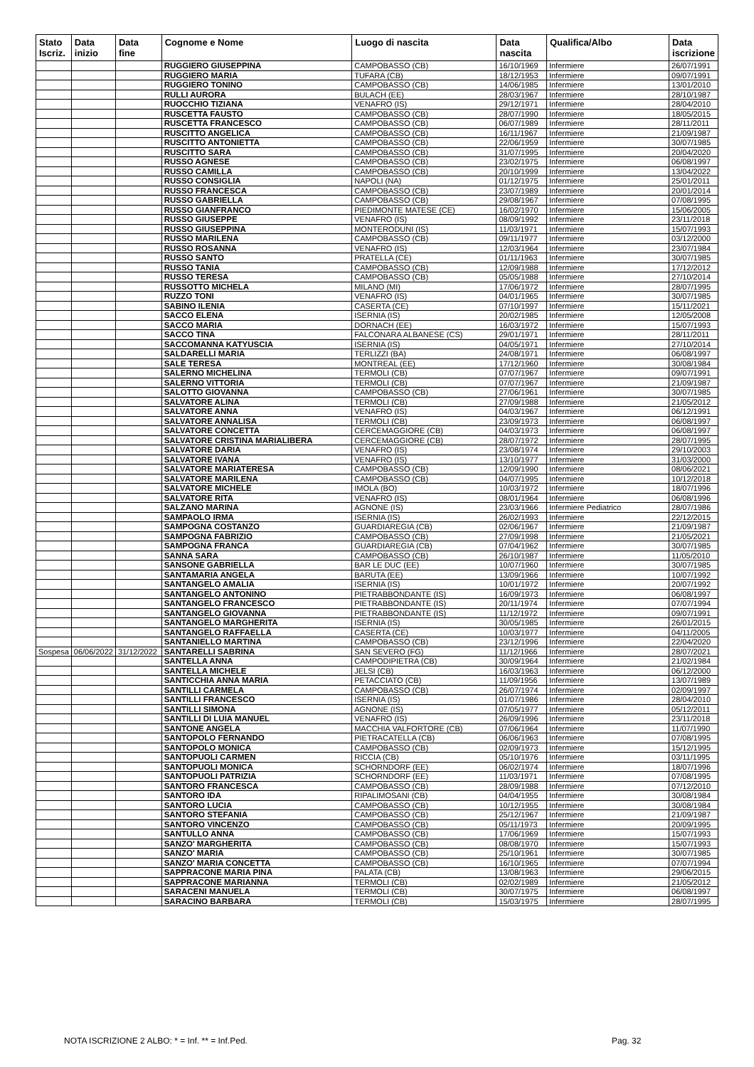| Stato Iscriz. | Data inizio | Data fine | Cognome e Nome | Luogo di nascita | Data nascita | Qualifica/Albo | Data iscrizione |
| --- | --- | --- | --- | --- | --- | --- | --- |
| | | | RUGGIERO GIUSEPPINA | CAMPOBASSO (CB) | 16/10/1969 | Infermiere | 26/07/1991 |
| | | | RUGGIERO MARIA | TUFARA (CB) | 18/12/1953 | Infermiere | 09/07/1991 |
| | | | RUGGIERO TONINO | CAMPOBASSO (CB) | 14/06/1985 | Infermiere | 13/01/2010 |
| | | | RULLI AURORA | BULACH (EE) | 28/03/1967 | Infermiere | 28/10/1987 |
| | | | RUOCCHIO TIZIANA | VENAFRO (IS) | 29/12/1971 | Infermiere | 28/04/2010 |
| | | | RUSCETTA FAUSTO | CAMPOBASSO (CB) | 28/07/1990 | Infermiere | 18/05/2015 |
| | | | RUSCETTA FRANCESCO | CAMPOBASSO (CB) | 06/07/1989 | Infermiere | 28/11/2011 |
| | | | RUSCITTO ANGELICA | CAMPOBASSO (CB) | 16/11/1967 | Infermiere | 21/09/1987 |
| | | | RUSCITTO ANTONIETTA | CAMPOBASSO (CB) | 22/06/1959 | Infermiere | 30/07/1985 |
| | | | RUSCITTO SARA | CAMPOBASSO (CB) | 31/07/1995 | Infermiere | 20/04/2020 |
| | | | RUSSO AGNESE | CAMPOBASSO (CB) | 23/02/1975 | Infermiere | 06/08/1997 |
| | | | RUSSO CAMILLA | CAMPOBASSO (CB) | 20/10/1999 | Infermiere | 13/04/2022 |
| | | | RUSSO CONSIGLIA | NAPOLI (NA) | 01/12/1975 | Infermiere | 25/01/2011 |
| | | | RUSSO FRANCESCA | CAMPOBASSO (CB) | 23/07/1989 | Infermiere | 20/01/2014 |
| | | | RUSSO GABRIELLA | CAMPOBASSO (CB) | 29/08/1967 | Infermiere | 07/08/1995 |
| | | | RUSSO GIANFRANCO | PIEDIMONTE MATESE (CE) | 16/02/1970 | Infermiere | 15/06/2005 |
| | | | RUSSO GIUSEPPE | VENAFRO (IS) | 08/09/1992 | Infermiere | 23/11/2018 |
| | | | RUSSO GIUSEPPINA | MONTERODUNI (IS) | 11/03/1971 | Infermiere | 15/07/1993 |
| | | | RUSSO MARILENA | CAMPOBASSO (CB) | 09/11/1977 | Infermiere | 03/12/2000 |
| | | | RUSSO ROSANNA | VENAFRO (IS) | 12/03/1964 | Infermiere | 23/07/1984 |
| | | | RUSSO SANTO | PRATELLA (CE) | 01/11/1963 | Infermiere | 30/07/1985 |
| | | | RUSSO TANIA | CAMPOBASSO (CB) | 12/09/1988 | Infermiere | 17/12/2012 |
| | | | RUSSO TERESA | CAMPOBASSO (CB) | 05/05/1988 | Infermiere | 27/10/2014 |
| | | | RUSSOTTO MICHELA | MILANO (MI) | 17/06/1972 | Infermiere | 28/07/1995 |
| | | | RUZZO TONI | VENAFRO (IS) | 04/01/1965 | Infermiere | 30/07/1985 |
| | | | SABINO ILENIA | CASERTA (CE) | 07/10/1997 | Infermiere | 15/11/2021 |
| | | | SACCO ELENA | ISERNIA (IS) | 20/02/1985 | Infermiere | 12/05/2008 |
| | | | SACCO MARIA | DORNACH (EE) | 16/03/1972 | Infermiere | 15/07/1993 |
| | | | SACCO TINA | FALCONARA ALBANESE (CS) | 29/01/1971 | Infermiere | 28/11/2011 |
| | | | SACCOMANNA KATYUSCIA | ISERNIA (IS) | 04/05/1971 | Infermiere | 27/10/2014 |
| | | | SALDARELLI MARIA | TERLIZZI (BA) | 24/08/1971 | Infermiere | 06/08/1997 |
| | | | SALE TERESA | MONTREAL (EE) | 17/12/1960 | Infermiere | 30/08/1984 |
| | | | SALERNO MICHELINA | TERMOLI (CB) | 07/07/1967 | Infermiere | 09/07/1991 |
| | | | SALERNO VITTORIA | TERMOLI (CB) | 07/07/1967 | Infermiere | 21/09/1987 |
| | | | SALOTTO GIOVANNA | CAMPOBASSO (CB) | 27/06/1961 | Infermiere | 30/07/1985 |
| | | | SALVATORE ALINA | TERMOLI (CB) | 27/09/1988 | Infermiere | 21/05/2012 |
| | | | SALVATORE ANNA | VENAFRO (IS) | 04/03/1967 | Infermiere | 06/12/1991 |
| | | | SALVATORE ANNALISA | TERMOLI (CB) | 23/09/1973 | Infermiere | 06/08/1997 |
| | | | SALVATORE CONCETTA | CERCEMAGGIORE (CB) | 04/03/1973 | Infermiere | 06/08/1997 |
| | | | SALVATORE CRISTINA MARIALIBERA | CERCEMAGGIORE (CB) | 28/07/1972 | Infermiere | 28/07/1995 |
| | | | SALVATORE DARIA | VENAFRO (IS) | 23/08/1974 | Infermiere | 29/10/2003 |
| | | | SALVATORE IVANA | VENAFRO (IS) | 13/10/1977 | Infermiere | 31/03/2000 |
| | | | SALVATORE MARIATERESA | CAMPOBASSO (CB) | 12/09/1990 | Infermiere | 08/06/2021 |
| | | | SALVATORE MARILENA | CAMPOBASSO (CB) | 04/07/1995 | Infermiere | 10/12/2018 |
| | | | SALVATORE MICHELE | IMOLA (BO) | 10/03/1972 | Infermiere | 18/07/1996 |
| | | | SALVATORE RITA | VENAFRO (IS) | 08/01/1964 | Infermiere | 06/08/1996 |
| | | | SALZANO MARINA | AGNONE (IS) | 23/03/1966 | Infermiere Pediatrico | 28/07/1986 |
| | | | SAMPAOLO IRMA | ISERNIA (IS) | 26/02/1993 | Infermiere | 22/12/2015 |
| | | | SAMPOGNA COSTANZO | GUARDIAREGIA (CB) | 02/06/1967 | Infermiere | 21/09/1987 |
| | | | SAMPOGNA FABRIZIO | CAMPOBASSO (CB) | 27/09/1998 | Infermiere | 21/05/2021 |
| | | | SAMPOGNA FRANCA | GUARDIAREGIA (CB) | 07/04/1962 | Infermiere | 30/07/1985 |
| | | | SANNA SARA | CAMPOBASSO (CB) | 26/10/1987 | Infermiere | 11/05/2010 |
| | | | SANSONE GABRIELLA | BAR LE DUC (EE) | 10/07/1960 | Infermiere | 30/07/1985 |
| | | | SANTAMARIA ANGELA | BARUTA (EE) | 13/09/1966 | Infermiere | 10/07/1992 |
| | | | SANTANGELO AMALIA | ISERNIA (IS) | 10/01/1972 | Infermiere | 20/07/1992 |
| | | | SANTANGELO ANTONINO | PIETRABBONDANTE (IS) | 16/09/1973 | Infermiere | 06/08/1997 |
| | | | SANTANGELO FRANCESCO | PIETRABBONDANTE (IS) | 20/11/1974 | Infermiere | 07/07/1994 |
| | | | SANTANGELO GIOVANNA | PIETRABBONDANTE (IS) | 11/12/1972 | Infermiere | 09/07/1991 |
| | | | SANTANGELO MARGHERITA | ISERNIA (IS) | 30/05/1985 | Infermiere | 26/01/2015 |
| | | | SANTANGELO RAFFAELLA | CASERTA (CE) | 10/03/1977 | Infermiere | 04/11/2005 |
| | | | SANTANIELLO MARTINA | CAMPOBASSO (CB) | 23/12/1996 | Infermiere | 22/04/2020 |
| Sospesa | 06/06/2022 | 31/12/2022 | SANTARELLI SABRINA | SAN SEVERO (FG) | 11/12/1966 | Infermiere | 28/07/2021 |
| | | | SANTELLA ANNA | CAMPODIPIETRA (CB) | 30/09/1964 | Infermiere | 21/02/1984 |
| | | | SANTELLA MICHELE | JELSI (CB) | 16/03/1963 | Infermiere | 06/12/2000 |
| | | | SANTICCHIA ANNA MARIA | PETACCIATO (CB) | 11/09/1956 | Infermiere | 13/07/1989 |
| | | | SANTILLI CARMELA | CAMPOBASSO (CB) | 26/07/1974 | Infermiere | 02/09/1997 |
| | | | SANTILLI FRANCESCO | ISERNIA (IS) | 01/07/1986 | Infermiere | 28/04/2010 |
| | | | SANTILLI SIMONA | AGNONE (IS) | 07/05/1977 | Infermiere | 05/12/2011 |
| | | | SANTILLI DI LUIA MANUEL | VENAFRO (IS) | 26/09/1996 | Infermiere | 23/11/2018 |
| | | | SANTONE ANGELA | MACCHIA VALFORTORE (CB) | 07/06/1964 | Infermiere | 11/07/1990 |
| | | | SANTOPOLO FERNANDO | PIETRACATELLA (CB) | 06/06/1963 | Infermiere | 07/08/1995 |
| | | | SANTOPOLO MONICA | CAMPOBASSO (CB) | 02/09/1973 | Infermiere | 15/12/1995 |
| | | | SANTOPUOLI CARMEN | RICCIA (CB) | 05/10/1976 | Infermiere | 03/11/1995 |
| | | | SANTOPUOLI MONICA | SCHORNDORF (EE) | 06/02/1974 | Infermiere | 18/07/1996 |
| | | | SANTOPUOLI PATRIZIA | SCHORNDORF (EE) | 11/03/1971 | Infermiere | 07/08/1995 |
| | | | SANTORO FRANCESCA | CAMPOBASSO (CB) | 28/09/1988 | Infermiere | 07/12/2010 |
| | | | SANTORO IDA | RIPALIMOSANI (CB) | 04/04/1955 | Infermiere | 30/08/1984 |
| | | | SANTORO LUCIA | CAMPOBASSO (CB) | 10/12/1955 | Infermiere | 30/08/1984 |
| | | | SANTORO STEFANIA | CAMPOBASSO (CB) | 25/12/1967 | Infermiere | 21/09/1987 |
| | | | SANTORO VINCENZO | CAMPOBASSO (CB) | 05/11/1973 | Infermiere | 20/09/1995 |
| | | | SANTULLO ANNA | CAMPOBASSO (CB) | 17/06/1969 | Infermiere | 15/07/1993 |
| | | | SANZO' MARGHERITA | CAMPOBASSO (CB) | 08/08/1970 | Infermiere | 15/07/1993 |
| | | | SANZO' MARIA | CAMPOBASSO (CB) | 25/10/1961 | Infermiere | 30/07/1985 |
| | | | SANZO' MARIA CONCETTA | CAMPOBASSO (CB) | 16/10/1965 | Infermiere | 07/07/1994 |
| | | | SAPPRACONE MARIA PINA | PALATA (CB) | 13/08/1963 | Infermiere | 29/06/2015 |
| | | | SAPPRACONE MARIANNA | TERMOLI (CB) | 02/02/1989 | Infermiere | 21/05/2012 |
| | | | SARACENI MANUELA | TERMOLI (CB) | 30/07/1975 | Infermiere | 06/08/1997 |
| | | | SARACINO BARBARA | TERMOLI (CB) | 15/03/1975 | Infermiere | 28/07/1995 |
NOTA ISCRIZIONE 2 ALBO: * = Inf. ** = Inf.Ped.
Pag. 32